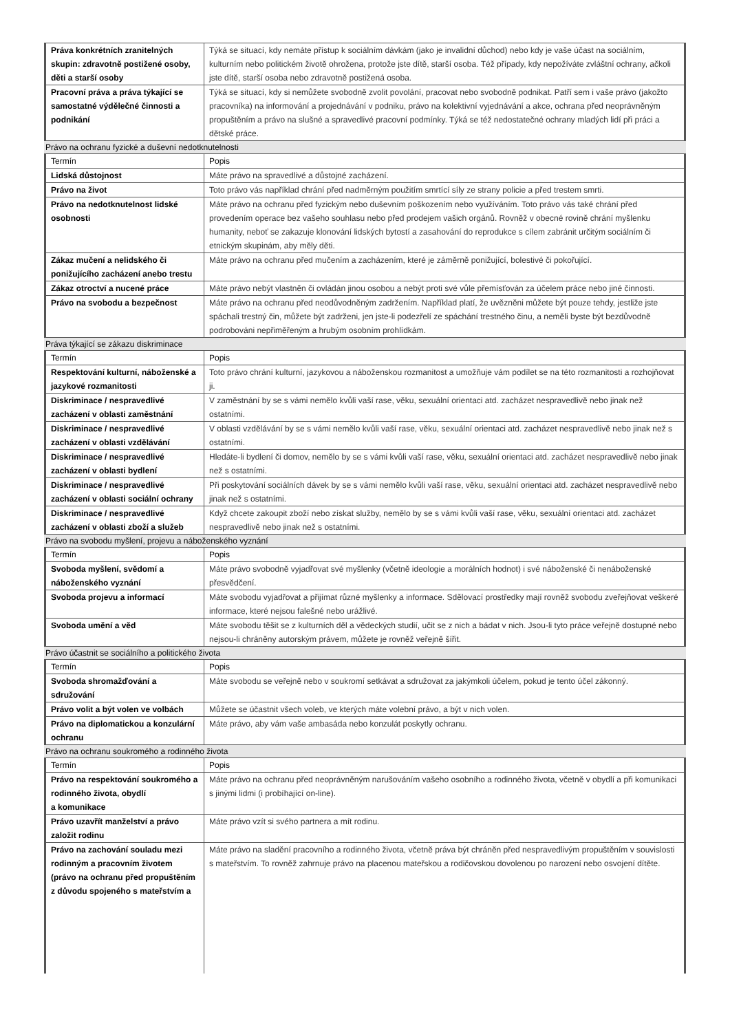| Práva konkrétních zranitelných skupin: zdravotně postižené osoby, děti a starší osoby | Týká se situací, kdy nemáte přístup k sociálním dávkám (jako je invalidní důchod) nebo kdy je vaše účast na sociálním, kulturním nebo politickém životě ohrožena, protože jste dítě, starší osoba. Též případy, kdy nepožíváte zvláštní ochrany, ačkoli jste dítě, starší osoba nebo zdravotně postižená osoba. |
| Pracovní práva a práva týkající se samostatné výdělečné činnosti a podnikání | Týká se situací, kdy si nemůžete svobodně zvolit povolání, pracovat nebo svobodně podnikat. Patří sem i vaše právo (jakožto pracovníka) na informování a projednávání v podniku, právo na kolektivní vyjednávání a akce, ochrana před neoprávněným propuštěním a právo na slušné a spravedlivé pracovní podmínky. Týká se též nedostatečné ochrany mladých lidí při práci a dětské práce. |
Právo na ochranu fyzické a duševní nedotknutelnosti
| Termín | Popis |
| --- | --- |
| Lidská důstojnost | Máte právo na spravedlivé a důstojné zacházení. |
| Právo na život | Toto právo vás například chrání před nadměrným použitím smrtící síly ze strany policie a před trestem smrti. |
| Právo na nedotknutelnost lidské osobnosti | Máte právo na ochranu před fyzickým nebo duševním poškozením nebo využíváním. Toto právo vás také chrání před provedením operace bez vašeho souhlasu nebo před prodejem vašich orgánů. Rovněž v obecné rovině chrání myšlenku humanity, neboť se zakazuje klonování lidských bytostí a zasahování do reprodukce s cílem zabránit určitým sociálním či etnickým skupinám, aby měly děti. |
| Zákaz mučení a nelidského či ponižujícího zacházení anebo trestu | Máte právo na ochranu před mučením a zacházením, které je záměrně ponižující, bolestivé či pokořující. |
| Zákaz otroctví a nucené práce | Máte právo nebýt vlastněn či ovládán jinou osobou a nebýt proti své vůle přemísťován za účelem práce nebo jiné činnosti. |
| Právo na svobodu a bezpečnost | Máte právo na ochranu před neodůvodněným zadržením. Například platí, že uvězněni můžete být pouze tehdy, jestliže jste spáchali trestný čin, můžete být zadrženi, jen jste-li podezřelí ze spáchání trestného činu, a neměli byste být bezdůvodně podrobováni nepřiměřeným a hrubým osobním prohlídkám. |
Práva týkající se zákazu diskriminace
| Termín | Popis |
| --- | --- |
| Respektování kulturní, náboženské a jazykové rozmanitosti | Toto právo chrání kulturní, jazykovou a náboženskou rozmanitost a umožňuje vám podílet se na této rozmanitosti a rozhojňovat ji. |
| Diskriminace / nespravedlivé zacházení v oblasti zaměstnání | V zaměstnání by se s vámi nemělo kvůli vaší rase, věku, sexuální orientaci atd. zacházet nespravedlivě nebo jinak než ostatními. |
| Diskriminace / nespravedlivé zacházení v oblasti vzdělávání | V oblasti vzdělávání by se s vámi nemělo kvůli vaší rase, věku, sexuální orientaci atd. zacházet nespravedlivě nebo jinak než s ostatními. |
| Diskriminace / nespravedlivé zacházení v oblasti bydlení | Hledáte-li bydlení či domov, nemělo by se s vámi kvůli vaší rase, věku, sexuální orientaci atd. zacházet nespravedlivě nebo jinak než s ostatními. |
| Diskriminace / nespravedlivé zacházení v oblasti sociální ochrany | Při poskytování sociálních dávek by se s vámi nemělo kvůli vaší rase, věku, sexuální orientaci atd. zacházet nespravedlivě nebo jinak než s ostatními. |
| Diskriminace / nespravedlivé zacházení v oblasti zboží a služeb | Když chcete zakoupit zboží nebo získat služby, nemělo by se s vámi kvůli vaší rase, věku, sexuální orientaci atd. zacházet nespravedlivě nebo jinak než s ostatními. |
Právo na svobodu myšlení, projevu a náboženského vyznání
| Termín | Popis |
| --- | --- |
| Svoboda myšlení, svědomí a náboženského vyznání | Máte právo svobodně vyjadřovat své myšlenky (včetně ideologie a morálních hodnot) i své náboženské či nenáboženské přesvědčení. |
| Svoboda projevu a informací | Máte svobodu vyjadřovat a přijímat různé myšlenky a informace. Sdělovací prostředky mají rovněž svobodu zveřejňovat veškeré informace, které nejsou falešné nebo urážlivé. |
| Svoboda umění a věd | Máte svobodu těšit se z kulturních děl a vědeckých studií, učit se z nich a bádat v nich. Jsou-li tyto práce veřejně dostupné nebo nejsou-li chráněny autorským právem, můžete je rovněž veřejně šířit. |
Právo účastnit se sociálního a politického života
| Termín | Popis |
| --- | --- |
| Svoboda shromažďování a sdružování | Máte svobodu se veřejně nebo v soukromí setkávat a sdružovat za jakýmkoli účelem, pokud je tento účel zákonný. |
| Právo volit a být volen ve volbách | Můžete se účastnit všech voleb, ve kterých máte volební právo, a být v nich volen. |
| Právo na diplomatickou a konzulární ochranu | Máte právo, aby vám vaše ambasáda nebo konzulát poskytly ochranu. |
Právo na ochranu soukromého a rodinného života
| Termín | Popis |
| --- | --- |
| Právo na respektování soukromého a rodinného života, obydlí a komunikace | Máte právo na ochranu před neoprávněným narušováním vašeho osobního a rodinného života, včetně v obydlí a při komunikaci s jinými lidmi (i probíhající on-line). |
| Právo uzavřít manželství a právo založit rodinu | Máte právo vzít si svého partnera a mít rodinu. |
| Právo na zachování souladu mezi rodinným a pracovním životem (právo na ochranu před propuštěním z důvodu spojeného s mateřstvím a | Máte právo na sladění pracovního a rodinného života, včetně práva být chráněn před nespravedlivým propuštěním v souvislosti s mateřstvím. To rovněž zahrnuje právo na placenou mateřskou a rodičovskou dovolenou po narození nebo osvojení dítěte. |